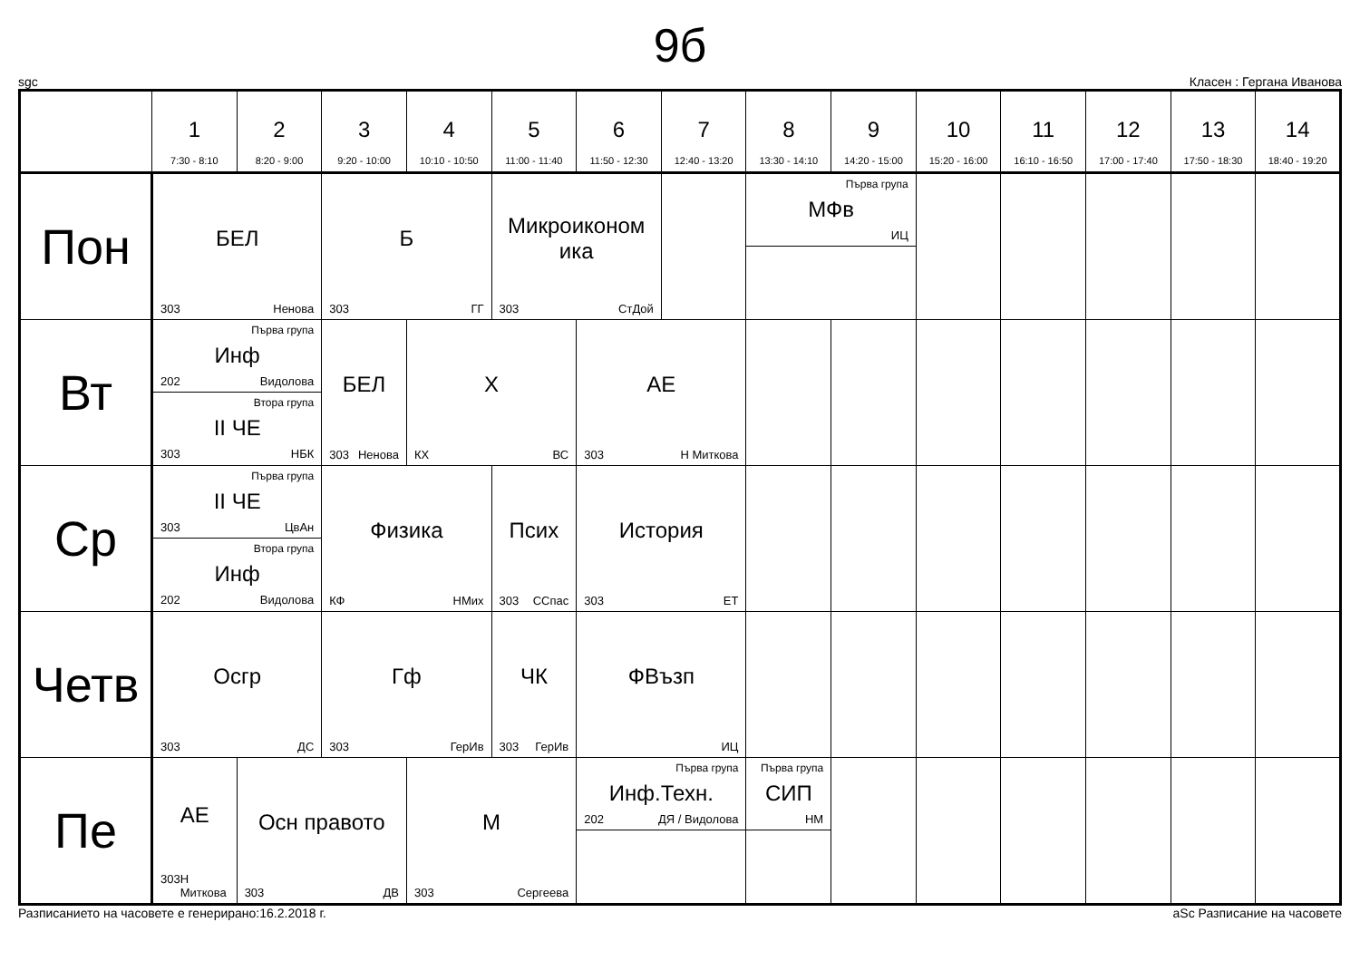9б
sgc Класен : Гергана Иванова
| | 1 7:30 - 8:10 | 2 8:20 - 9:00 | 3 9:20 - 10:00 | 4 10:10 - 10:50 | 5 11:00 - 11:40 | 6 11:50 - 12:30 | 7 12:40 - 13:20 | 8 13:30 - 14:10 | 9 14:20 - 15:00 | 10 15:20 - 16:00 | 11 16:10 - 16:50 | 12 17:00 - 17:40 | 13 17:50 - 18:30 | 14 18:40 - 19:20 |
| --- | --- | --- | --- | --- | --- | --- | --- | --- | --- | --- | --- | --- | --- | --- |
| Пон | БЕЛ 303 Ненова | | Б 303 ГГ | | Микроиконом ика 303 СтДой | | | Първа група МФв ИЦ | | | | | | |
| Вт | Първа група Инф 202 Видолова Втора група II ЧЕ 303 НБК | | БЕЛ 303 Ненова | Х КХ ВС | | АЕ 303 Н Миткова | | | | | | | | |
| Ср | Първа група II ЧЕ 303 ЦвАн Втора група Инф 202 Видолова | | Физика КФ НМих | | Псих 303 ССпас | История 303 ЕТ | | | | | | | | |
| Четв | Осгр 303 ДС | | Гф 303 ГерИв | | ЧК 303 ГерИв | ФВъзп ИЦ | | | | | | | | |
| Пе | АЕ 303 Н Миткова | Осн правото 303 ДВ | | М 303 Сергеева | | Първа група Инф.Техн. 202 ДЯ / Видолова | | Първа група СИП НМ | | | | | | |
Разписанието на часовете е генерирано:16.2.2018 г. aSc Разписание на часовете